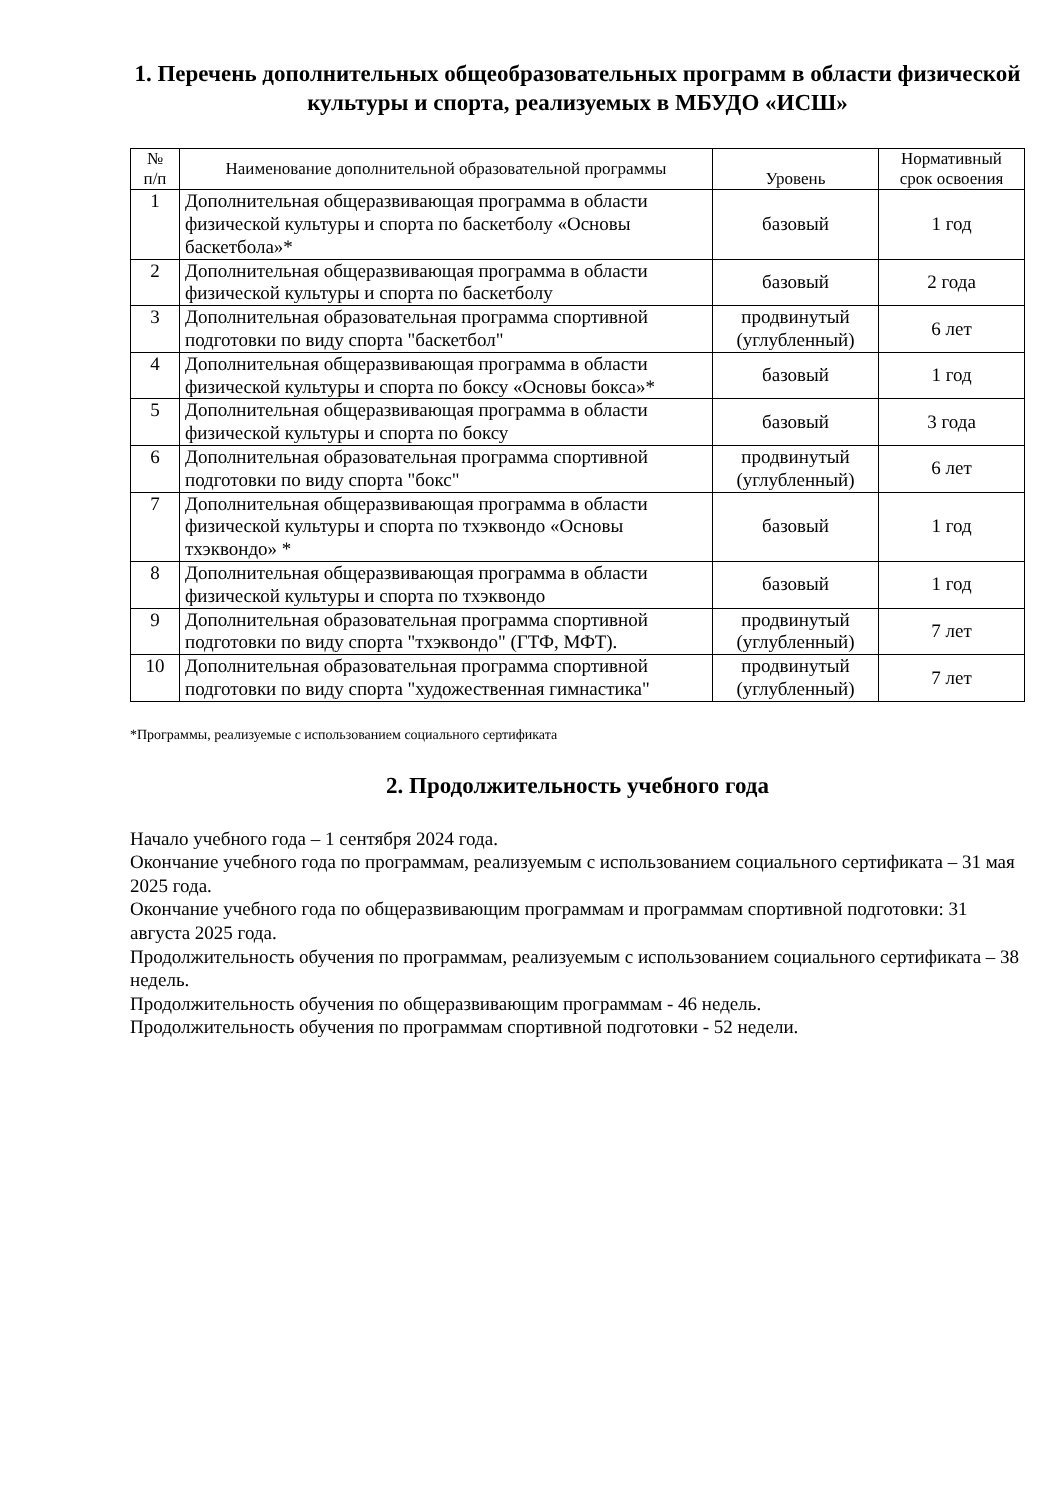1. Перечень дополнительных общеобразовательных программ в области физической культуры и спорта, реализуемых в МБУДО «ИСШ»
| № п/п | Наименование дополнительной образовательной программы | Уровень | Нормативный срок освоения |
| --- | --- | --- | --- |
| 1 | Дополнительная общеразвивающая программа в области физической культуры и спорта по баскетболу «Основы баскетбола»* | базовый | 1 год |
| 2 | Дополнительная общеразвивающая программа в области физической культуры и спорта по баскетболу | базовый | 2 года |
| 3 | Дополнительная образовательная программа спортивной подготовки по виду спорта "баскетбол" | продвинутый (углубленный) | 6 лет |
| 4 | Дополнительная общеразвивающая программа в области физической культуры и спорта по боксу «Основы бокса»* | базовый | 1 год |
| 5 | Дополнительная общеразвивающая программа в области физической культуры и спорта по боксу | базовый | 3 года |
| 6 | Дополнительная образовательная программа спортивной подготовки по виду спорта "бокс" | продвинутый (углубленный) | 6 лет |
| 7 | Дополнительная общеразвивающая программа в области физической культуры и спорта по тхэквондо «Основы тхэквондо» * | базовый | 1 год |
| 8 | Дополнительная общеразвивающая программа в области физической культуры и спорта по тхэквондо | базовый | 1 год |
| 9 | Дополнительная образовательная программа спортивной подготовки по виду спорта "тхэквондо" (ГТФ, МФТ). | продвинутый (углубленный) | 7 лет |
| 10 | Дополнительная образовательная программа спортивной подготовки по виду спорта "художественная гимнастика" | продвинутый (углубленный) | 7 лет |
*Программы, реализуемые с использованием социального сертификата
2. Продолжительность учебного года
Начало учебного года – 1 сентября 2024 года.
Окончание учебного года по программам, реализуемым с использованием социального сертификата – 31 мая 2025 года.
Окончание учебного года по общеразвивающим программам и программам спортивной подготовки: 31 августа 2025 года.
Продолжительность обучения по программам, реализуемым с использованием социального сертификата – 38 недель.
Продолжительность обучения по общеразвивающим программам - 46 недель.
Продолжительность обучения по программам спортивной подготовки - 52 недели.